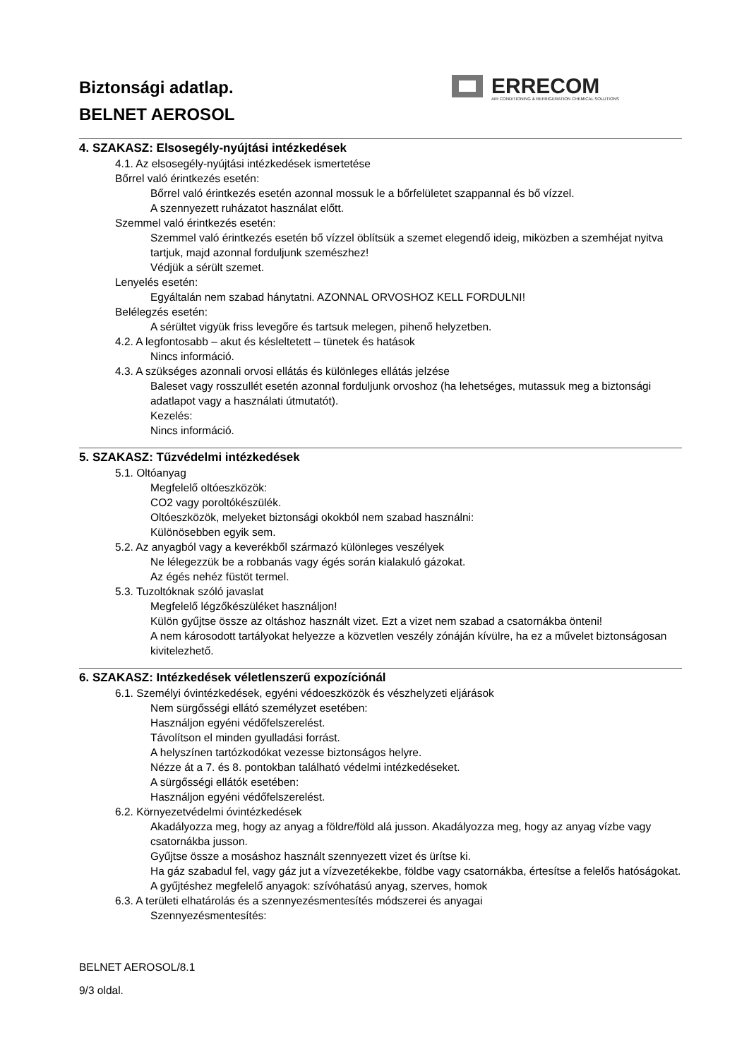Biztonsági adatlap.
BELNET AEROSOL
ERRECOM
AIR CONDITIONING & REFRIGERATION CHEMICAL SOLUTIONS
4. SZAKASZ: Elsosegély-nyújtási intézkedések
4.1. Az elsosegély-nyújtási intézkedések ismertetése
Bőrrel való érintkezés esetén:
Bőrrel való érintkezés esetén azonnal mossuk le a bőrfelületet szappannal és bő vízzel.
A szennyezett ruházatot használat előtt.
Szemmel való érintkezés esetén:
Szemmel való érintkezés esetén bő vízzel öblítsük a szemet elegendő ideig, miközben a szemhéjat nyitva tartjuk, majd azonnal forduljunk szemészhez!
Védjük a sérült szemet.
Lenyelés esetén:
Egyáltalán nem szabad hánytatni. AZONNAL ORVOSHOZ KELL FORDULNI!
Belélegzés esetén:
A sérültet vigyük friss levegőre és tartsuk melegen, pihenő helyzetben.
4.2. A legfontosabb – akut és késleltetett – tünetek és hatások
Nincs információ.
4.3. A szükséges azonnali orvosi ellátás és különleges ellátás jelzése
Baleset vagy rosszullét esetén azonnal forduljunk orvoshoz (ha lehetséges, mutassuk meg a biztonsági adatlapot vagy a használati útmutatót).
Kezelés:
Nincs információ.
5. SZAKASZ: Tűzvédelmi intézkedések
5.1. Oltóanyag
Megfelelő oltóeszközök:
CO2 vagy poroltókészülék.
Oltóeszközök, melyeket biztonsági okokból nem szabad használni:
Különösebben egyik sem.
5.2. Az anyagból vagy a keverékből származó különleges veszélyek
Ne lélegezzük be a robbanás vagy égés során kialakuló gázokat.
Az égés nehéz füstöt termel.
5.3. Tuzoltóknak szóló javaslat
Megfelelő légzőkészüléket használjon!
Külön gyűjtse össze az oltáshoz használt vizet. Ezt a vizet nem szabad a csatornákba önteni!
A nem károsodott tartályokat helyezze a közvetlen veszély zónáján kívülre, ha ez a művelet biztonságosan kivitelezhető.
6. SZAKASZ: Intézkedések véletlenszerű expozíciónál
6.1. Személyi óvintézkedések, egyéni védoeszközök és vészhelyzeti eljárások
Nem sürgősségi ellátó személyzet esetében:
Használjon egyéni védőfelszerelést.
Távolítson el minden gyulladási forrást.
A helyszínen tartózkodókat vezesse biztonságos helyre.
Nézze át a 7. és 8. pontokban található védelmi intézkedéseket.
A sürgősségi ellátók esetében:
Használjon egyéni védőfelszerelést.
6.2. Környezetvédelmi óvintézkedések
Akadályozza meg, hogy az anyag a földre/föld alá jusson. Akadályozza meg, hogy az anyag vízbe vagy csatornákba jusson.
Gyűjtse össze a mosáshoz használt szennyezett vizet és ürítse ki.
Ha gáz szabadul fel, vagy gáz jut a vízvezetékekbe, földbe vagy csatornákba, értesítse a felelős hatóságokat.
A gyűjtéshez megfelelő anyagok: szívóhatású anyag, szerves, homok
6.3. A területi elhatárolás és a szennyezésmentesítés módszerei és anyagai
Szennyezésmentesítés:
BELNET AEROSOL/8.1
9/3 oldal.